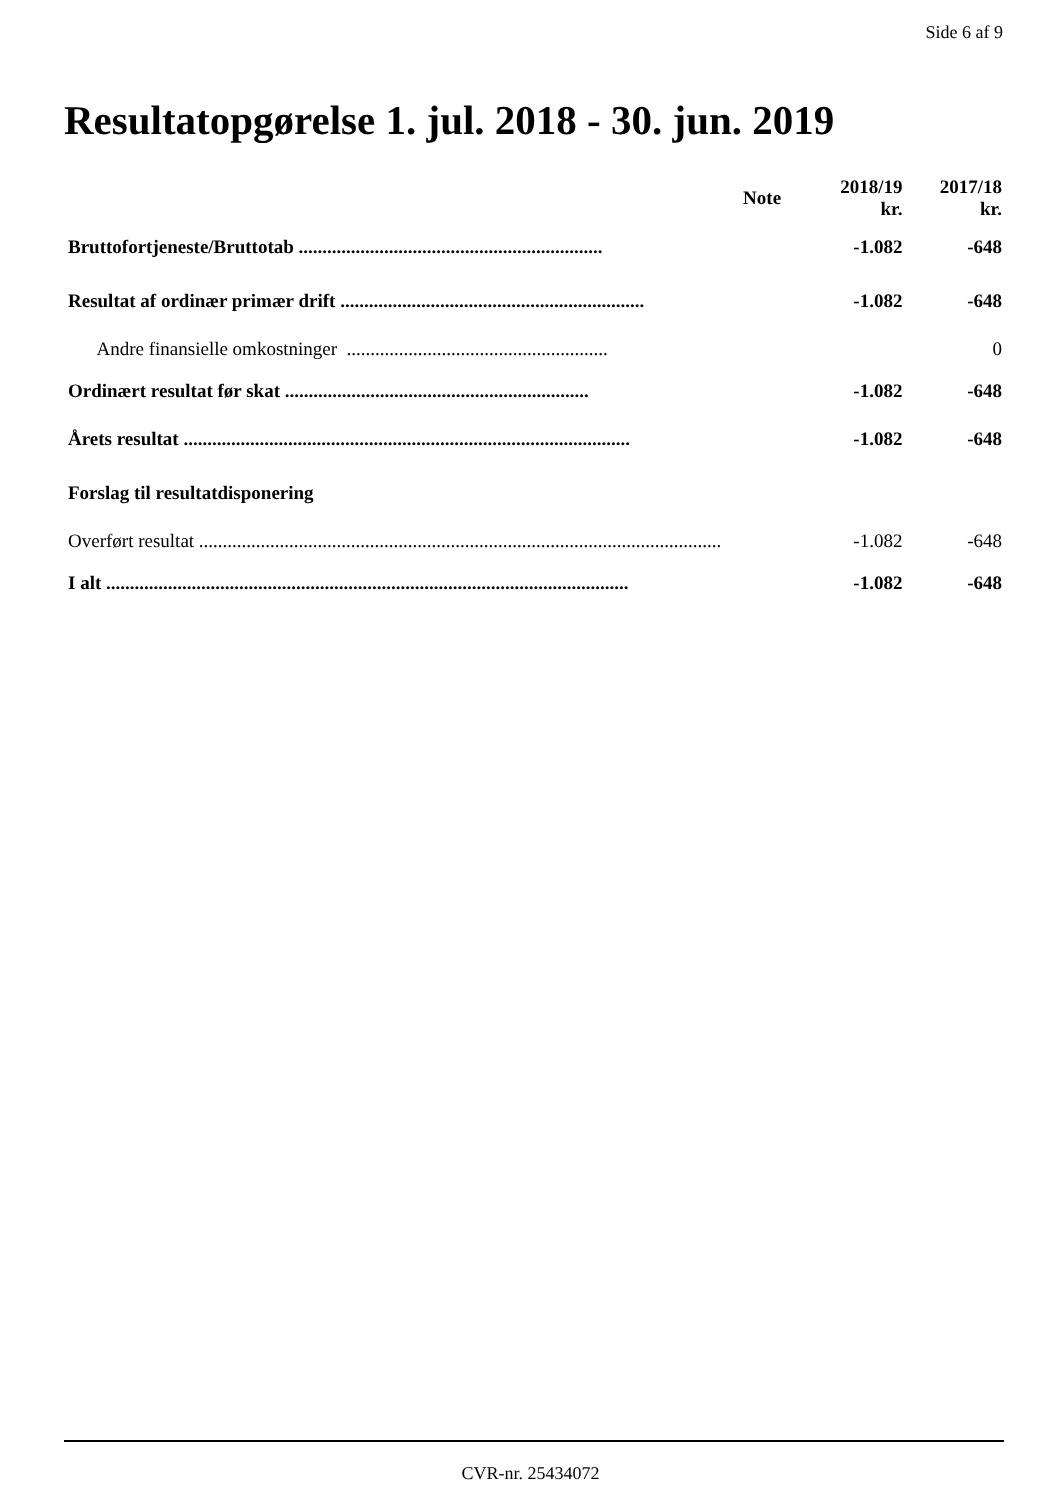Side 6 af 9
Resultatopgørelse 1. jul. 2018 - 30. jun. 2019
| | Note | 2018/19 kr. | 2017/18 kr. |
| --- | --- | --- | --- |
| Bruttofortjeneste/Bruttotab ................................................................ | | -1.082 | -648 |
| Resultat af ordinær primær drift ................................................................ | | -1.082 | -648 |
| Andre finansielle omkostninger ....................................................... | | | 0 |
| Ordinært resultat før skat ................................................................ | | -1.082 | -648 |
| Årets resultat .............................................................................................. | | -1.082 | -648 |
| Forslag til resultatdisponering | | | |
| Overført resultat .............................................................................................................. | | -1.082 | -648 |
| I alt .............................................................................................................. | | -1.082 | -648 |
CVR-nr. 25434072